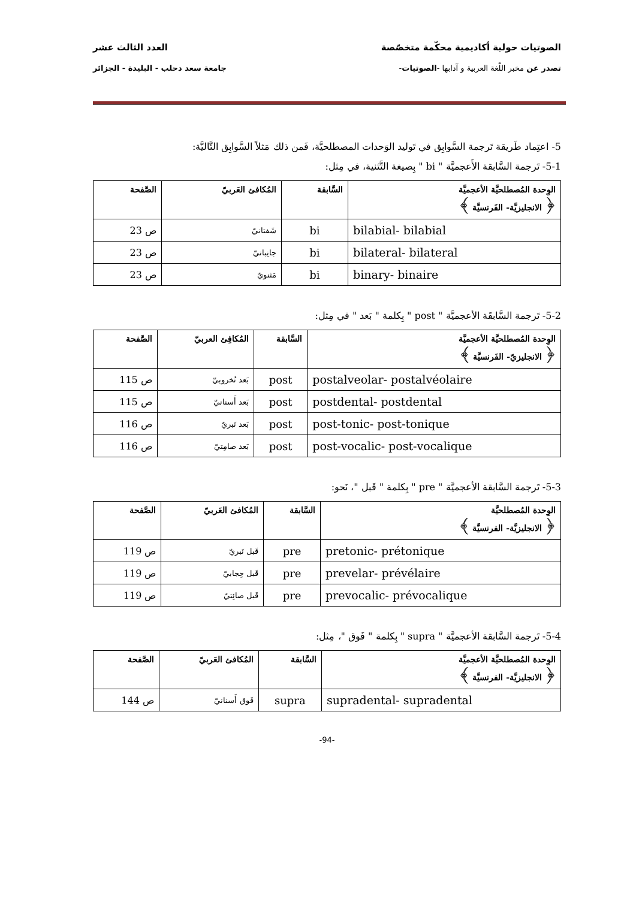الصوتيات حولية أكاديمية محكّمة متخصّصة العدد الثالث عشر
تصدر عن مخبر اللّغة العربية و آدابها -الصوتيات- جامعة سعد دحلب - البليدة - الجزائر
5- اعتِماد طَريقة تَرجمة السَّوابِق في تَوليد الوَحدات المصطلحيَّة، فَمن ذلك مَثلاً السَّوابِق التَّاليَّة:
5-1- تَرجمة السَّابقة الأَعجميَّة " bi " بِصيغة التَّثنية، في مِثل:
| الوِحدة المُصطلحيَّة الأعجميَّة ﴿ الانجليزيَّة- الفَرنسيَّة ﴾ | السَّابقة | المُكافئ العَربيّ | الصَّفحة |
| --- | --- | --- | --- |
| bilabial- bilabial | bi | شَفتانيّ | ص 23 |
| bilateral- bilateral | bi | جانِبانيّ | ص 23 |
| binary- binaire | bi | مَثنويّ | ص 23 |
5-2- تَرجمة السَّابقَة الأعجميَّة " post " بِكلمة " بَعد " في مِثل:
| الوِحدة المُصطلحيَّة الأعجميَّة ﴿ الانجليزيّ- الفَرنسيَّة ﴾ | السَّابقة | المُكافِئ العربيّ | الصَّفحة |
| --- | --- | --- | --- |
| postalveolar- postalvéolaire | post | بَعد نُخروبيّ | ص 115 |
| postdental- postdental | post | بَعد أَسنانيّ | ص 115 |
| post-tonic- post-tonique | post | بَعد نَبريّ | ص 116 |
| post-vocalic- post-vocalique | post | بَعد صامِتيّ | ص 116 |
5-3- تَرجمة السَّابقة الأعجميَّة " pre " بِكلمة " قَبل "، نَحو:
| الوِحدة المُصطلحيَّة ﴿ الانجليزيَّة- الفرنسيَّة ﴾ | السَّابقة | المُكافئ العَربيّ | الصَّفحة |
| --- | --- | --- | --- |
| pretonic- prétonique | pre | قَبل نَبريّ | ص 119 |
| prevelar- prévélaire | pre | قَبل حِجابيّ | ص 119 |
| prevocalic- prévocalique | pre | قَبل صائِتيّ | ص 119 |
5-4- تَرجمة السَّابقة الأعجميَّة " supra " بِكلمة " فَوق "، مِثل:
| الوِحدة المُصطلحيَّة الأعجميَّة ﴿ الانجليزيَّة- الفرنسيَّة ﴾ | السَّابقة | المُكافئ العَربيّ | الصَّفحة |
| --- | --- | --- | --- |
| supradental- supradental | supra | فَوق أَسنانيّ | ص 144 |
-94-